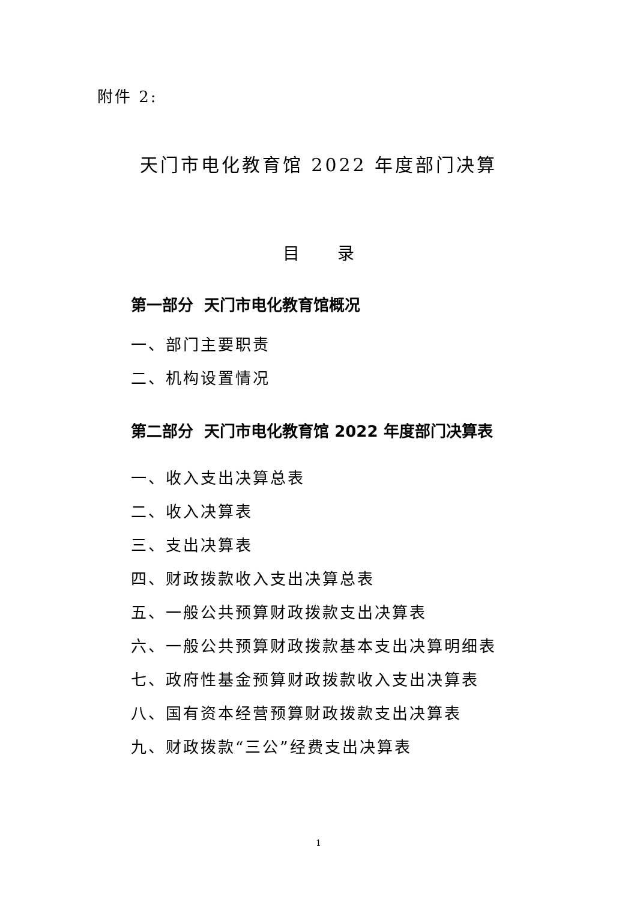附件 2:
天门市电化教育馆 2022 年度部门决算
目 录
第一部分 天门市电化教育馆概况
一、部门主要职责
二、机构设置情况
第二部分 天门市电化教育馆 2022 年度部门决算表
一、收入支出决算总表
二、收入决算表
三、支出决算表
四、财政拨款收入支出决算总表
五、一般公共预算财政拨款支出决算表
六、一般公共预算财政拨款基本支出决算明细表
七、政府性基金预算财政拨款收入支出决算表
八、国有资本经营预算财政拨款支出决算表
九、财政拨款“三公”经费支出决算表
1